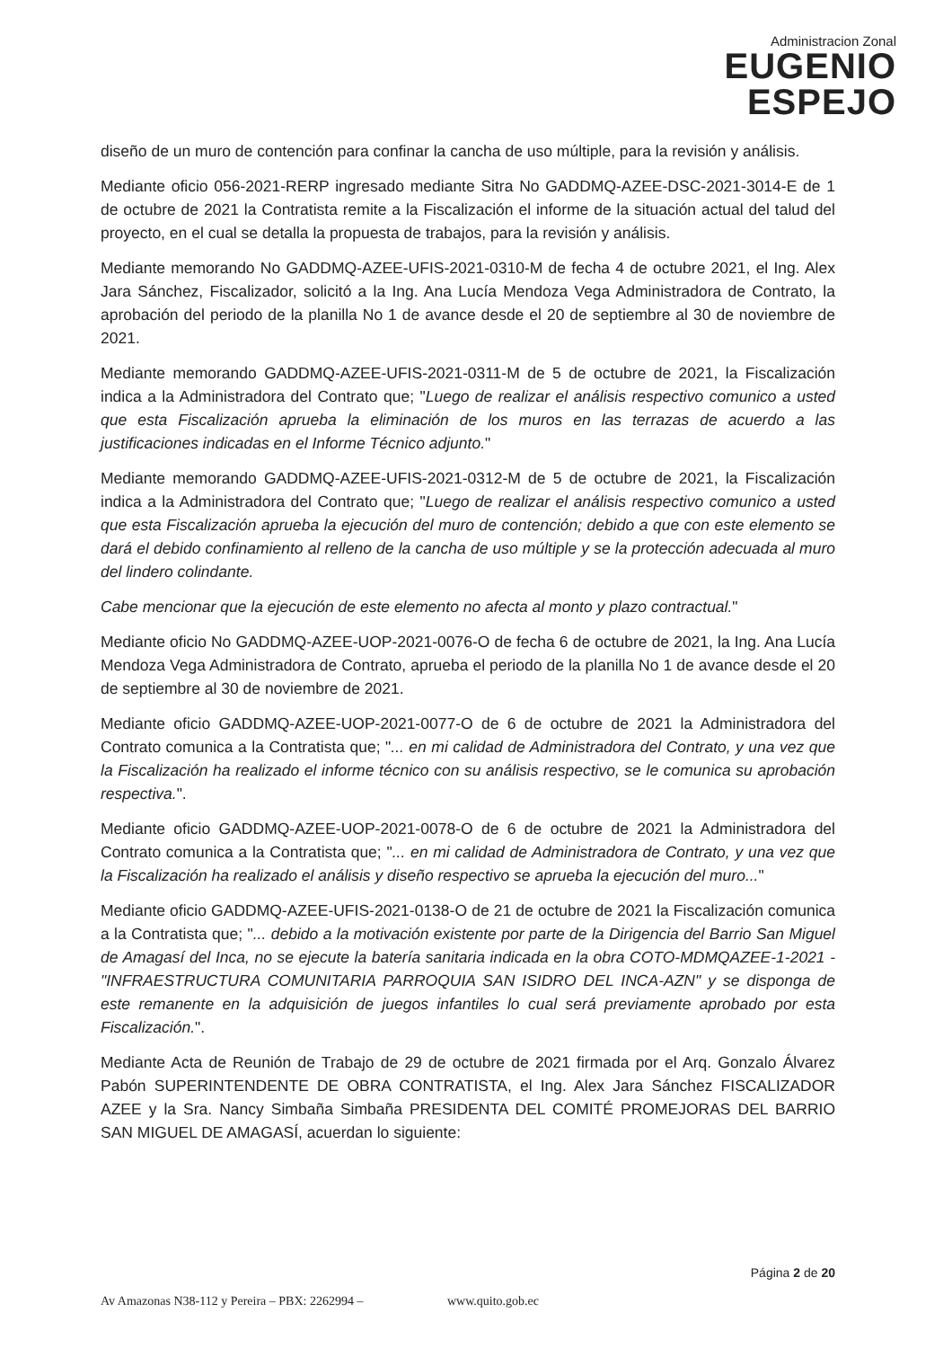Administracion Zonal
EUGENIO
ESPEJO
diseño de un muro de contención para confinar la cancha de uso múltiple, para la revisión y análisis.
Mediante oficio 056-2021-RERP ingresado mediante Sitra No GADDMQ-AZEE-DSC-2021-3014-E de 1 de octubre de 2021 la Contratista remite a la Fiscalización el informe de la situación actual del talud del proyecto, en el cual se detalla la propuesta de trabajos, para la revisión y análisis.
Mediante memorando No GADDMQ-AZEE-UFIS-2021-0310-M de fecha 4 de octubre 2021, el Ing. Alex Jara Sánchez, Fiscalizador, solicitó a la Ing. Ana Lucía Mendoza Vega Administradora de Contrato, la aprobación del periodo de la planilla No 1 de avance desde el 20 de septiembre al 30 de noviembre de 2021.
Mediante memorando GADDMQ-AZEE-UFIS-2021-0311-M de 5 de octubre de 2021, la Fiscalización indica a la Administradora del Contrato que; "Luego de realizar el análisis respectivo comunico a usted que esta Fiscalización aprueba la eliminación de los muros en las terrazas de acuerdo a las justificaciones indicadas en el Informe Técnico adjunto."
Mediante memorando GADDMQ-AZEE-UFIS-2021-0312-M de 5 de octubre de 2021, la Fiscalización indica a la Administradora del Contrato que; "Luego de realizar el análisis respectivo comunico a usted que esta Fiscalización aprueba la ejecución del muro de contención; debido a que con este elemento se dará el debido confinamiento al relleno de la cancha de uso múltiple y se la protección adecuada al muro del lindero colindante.
Cabe mencionar que la ejecución de este elemento no afecta al monto y plazo contractual."
Mediante oficio No GADDMQ-AZEE-UOP-2021-0076-O de fecha 6 de octubre de 2021, la Ing. Ana Lucía Mendoza Vega Administradora de Contrato, aprueba el periodo de la planilla No 1 de avance desde el 20 de septiembre al 30 de noviembre de 2021.
Mediante oficio GADDMQ-AZEE-UOP-2021-0077-O de 6 de octubre de 2021 la Administradora del Contrato comunica a la Contratista que; "... en mi calidad de Administradora del Contrato, y una vez que la Fiscalización ha realizado el informe técnico con su análisis respectivo, se le comunica su aprobación respectiva.".
Mediante oficio GADDMQ-AZEE-UOP-2021-0078-O de 6 de octubre de 2021 la Administradora del Contrato comunica a la Contratista que; "... en mi calidad de Administradora de Contrato, y una vez que la Fiscalización ha realizado el análisis y diseño respectivo se aprueba la ejecución del muro..."
Mediante oficio GADDMQ-AZEE-UFIS-2021-0138-O de 21 de octubre de 2021 la Fiscalización comunica a la Contratista que; "... debido a la motivación existente por parte de la Dirigencia del Barrio San Miguel de Amagasí del Inca, no se ejecute la batería sanitaria indicada en la obra COTO-MDMQAZEE-1-2021 - "INFRAESTRUCTURA COMUNITARIA PARROQUIA SAN ISIDRO DEL INCA-AZN" y se disponga de este remanente en la adquisición de juegos infantiles lo cual será previamente aprobado por esta Fiscalización.".
Mediante Acta de Reunión de Trabajo de 29 de octubre de 2021 firmada por el Arq. Gonzalo Álvarez Pabón SUPERINTENDENTE DE OBRA CONTRATISTA, el Ing. Alex Jara Sánchez FISCALIZADOR AZEE y la Sra. Nancy Simbaña Simbaña PRESIDENTA DEL COMITÉ PROMEJORAS DEL BARRIO SAN MIGUEL DE AMAGASÍ, acuerdan lo siguiente:
Página 2 de 20
Av Amazonas N38-112 y Pereira – PBX: 2262994 – www.quito.gob.ec